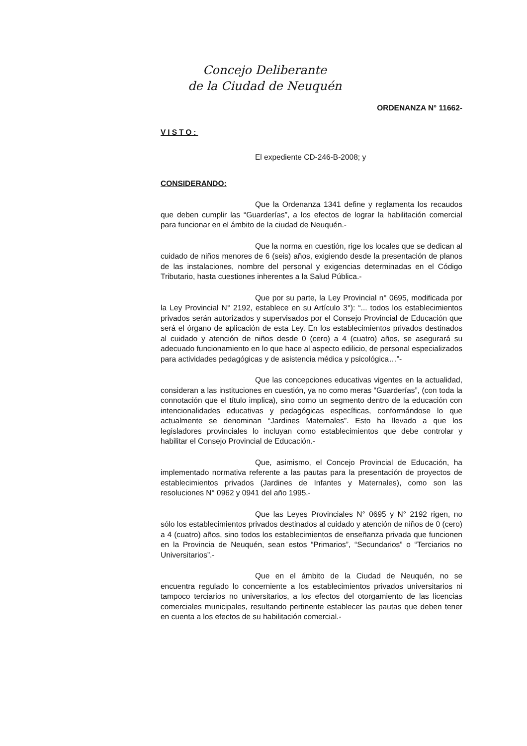Concejo Deliberante
de la Ciudad de Neuquén
ORDENANZA N° 11662-
VISTO:
El expediente CD-246-B-2008; y
CONSIDERANDO:
Que la Ordenanza 1341 define y reglamenta los recaudos que deben cumplir las “Guarderías”, a los efectos de lograr la habilitación comercial para funcionar en el ámbito de la ciudad de Neuquén.-
Que la norma en cuestión, rige los locales que se dedican al cuidado de niños menores de 6 (seis) años, exigiendo desde la presentación de planos de las instalaciones, nombre del personal y exigencias determinadas en el Código Tributario, hasta cuestiones inherentes a la Salud Pública.-
Que por su parte, la Ley Provincial n° 0695, modificada por la Ley Provincial N° 2192, establece en su Artículo 3°): “... todos los establecimientos privados serán autorizados y supervisados por el Consejo Provincial de Educación que será el órgano de aplicación de esta Ley. En los establecimientos privados destinados al cuidado y atención de niños desde 0 (cero) a 4 (cuatro) años, se asegurará su adecuado funcionamiento en lo que hace al aspecto edilicio, de personal especializados para actividades pedagógicas y de asistencia médica y psicológica…”-
Que las concepciones educativas vigentes en la actualidad, consideran a las instituciones en cuestión, ya no como meras “Guarderías”, (con toda la connotación que el título implica), sino como un segmento dentro de la educación con intencionalidades educativas y pedagógicas específicas, conformándose lo que actualmente se denominan “Jardines Maternales”. Esto ha llevado a que los legisladores provinciales lo incluyan como establecimientos que debe controlar y habilitar el Consejo Provincial de Educación.-
Que, asimismo, el Concejo Provincial de Educación, ha implementado normativa referente a las pautas para la presentación de proyectos de establecimientos privados (Jardines de Infantes y Maternales), como son las resoluciones N° 0962 y 0941 del año 1995.-
Que las Leyes Provinciales N° 0695 y N° 2192 rigen, no sólo los establecimientos privados destinados al cuidado y atención de niños de 0 (cero) a 4 (cuatro) años, sino todos los establecimientos de enseñanza privada que funcionen en la Provincia de Neuquén, sean estos “Primarios”, “Secundarios” o “Terciarios no Universitarios”.-
Que en el ámbito de la Ciudad de Neuquén, no se encuentra regulado lo concerniente a los establecimientos privados universitarios ni tampoco terciarios no universitarios, a los efectos del otorgamiento de las licencias comerciales municipales, resultando pertinente establecer las pautas que deben tener en cuenta a los efectos de su habilitación comercial.-